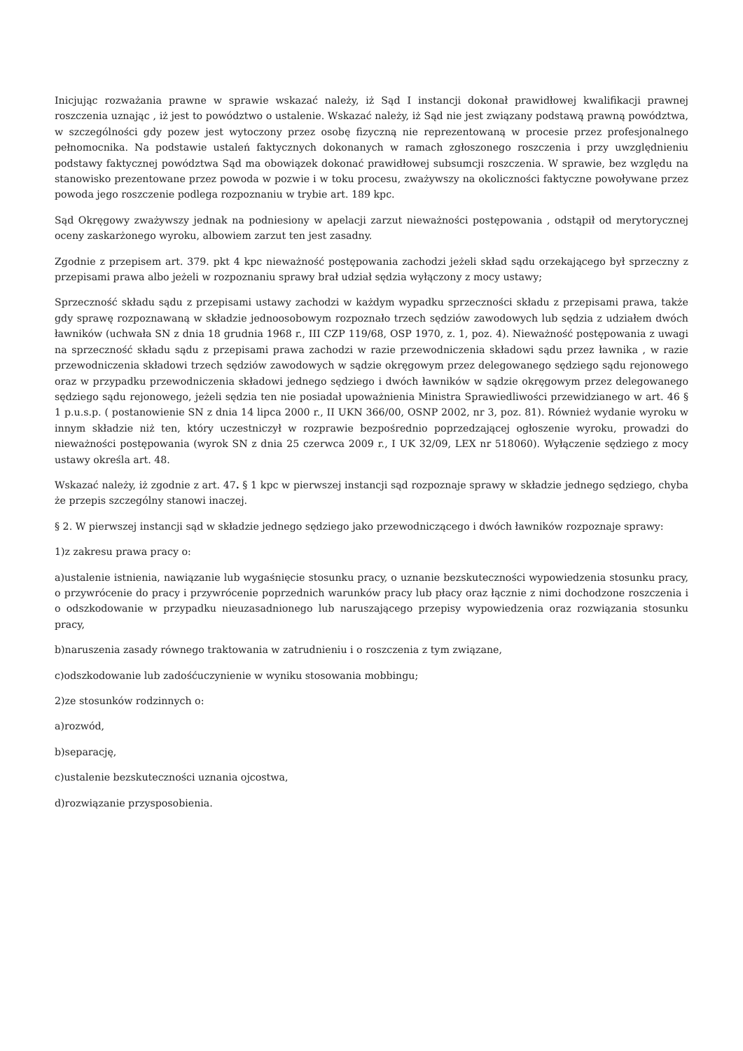Inicjując rozważania prawne w sprawie wskazać należy, iż Sąd I instancji dokonał prawidłowej kwalifikacji prawnej roszczenia uznając , iż jest to powództwo o ustalenie. Wskazać należy, iż Sąd nie jest związany podstawą prawną powództwa, w szczególności gdy pozew jest wytoczony przez osobę fizyczną nie reprezentowaną w procesie przez profesjonalnego pełnomocnika. Na podstawie ustaleń faktycznych dokonanych w ramach zgłoszonego roszczenia i przy uwzględnieniu podstawy faktycznej powództwa Sąd ma obowiązek dokonać prawidłowej subsumcji roszczenia. W sprawie, bez względu na stanowisko prezentowane przez powoda w pozwie i w toku procesu, zważywszy na okoliczności faktyczne powoływane przez powoda jego roszczenie podlega rozpoznaniu w trybie art. 189 kpc.
Sąd Okręgowy zważywszy jednak na podniesiony w apelacji zarzut nieważności postępowania , odstąpił od merytorycznej oceny zaskarżonego wyroku, albowiem zarzut ten jest zasadny.
Zgodnie z przepisem art. 379. pkt 4 kpc nieważność postępowania zachodzi jeżeli skład sądu orzekającego był sprzeczny z przepisami prawa albo jeżeli w rozpoznaniu sprawy brał udział sędzia wyłączony z mocy ustawy;
Sprzeczność składu sądu z przepisami ustawy zachodzi w każdym wypadku sprzeczności składu z przepisami prawa, także gdy sprawę rozpoznawaną w składzie jednoosobowym rozpoznało trzech sędziów zawodowych lub sędzia z udziałem dwóch ławników (uchwała SN z dnia 18 grudnia 1968 r., III CZP 119/68, OSP 1970, z. 1, poz. 4). Nieważność postępowania z uwagi na sprzeczność składu sądu z przepisami prawa zachodzi w razie przewodniczenia składowi sądu przez ławnika , w razie przewodniczenia składowi trzech sędziów zawodowych w sądzie okręgowym przez delegowanego sędziego sądu rejonowego oraz w przypadku przewodniczenia składowi jednego sędziego i dwóch ławników w sądzie okręgowym przez delegowanego sędziego sądu rejonowego, jeżeli sędzia ten nie posiadał upoważnienia Ministra Sprawiedliwości przewidzianego w art. 46 § 1 p.u.s.p. ( postanowienie SN z dnia 14 lipca 2000 r., II UKN 366/00, OSNP 2002, nr 3, poz. 81). Również wydanie wyroku w innym składzie niż ten, który uczestniczył w rozprawie bezpośrednio poprzedzającej ogłoszenie wyroku, prowadzi do nieważności postępowania (wyrok SN z dnia 25 czerwca 2009 r., I UK 32/09, LEX nr 518060). Wyłączenie sędziego z mocy ustawy określa art. 48.
Wskazać należy, iż zgodnie z art. 47. § 1 kpc w pierwszej instancji sąd rozpoznaje sprawy w składzie jednego sędziego, chyba że przepis szczególny stanowi inaczej.
§ 2. W pierwszej instancji sąd w składzie jednego sędziego jako przewodniczącego i dwóch ławników rozpoznaje sprawy:
1)z zakresu prawa pracy o:
a)ustalenie istnienia, nawiązanie lub wygaśnięcie stosunku pracy, o uznanie bezskuteczności wypowiedzenia stosunku pracy, o przywrócenie do pracy i przywrócenie poprzednich warunków pracy lub płacy oraz łącznie z nimi dochodzone roszczenia i o odszkodowanie w przypadku nieuzasadnionego lub naruszającego przepisy wypowiedzenia oraz rozwiązania stosunku pracy,
b)naruszenia zasady równego traktowania w zatrudnieniu i o roszczenia z tym związane,
c)odszkodowanie lub zadośćuczynienie w wyniku stosowania mobbingu;
2)ze stosunków rodzinnych o:
a)rozwód,
b)separację,
c)ustalenie bezskuteczności uznania ojcostwa,
d)rozwiązanie przysposobienia.